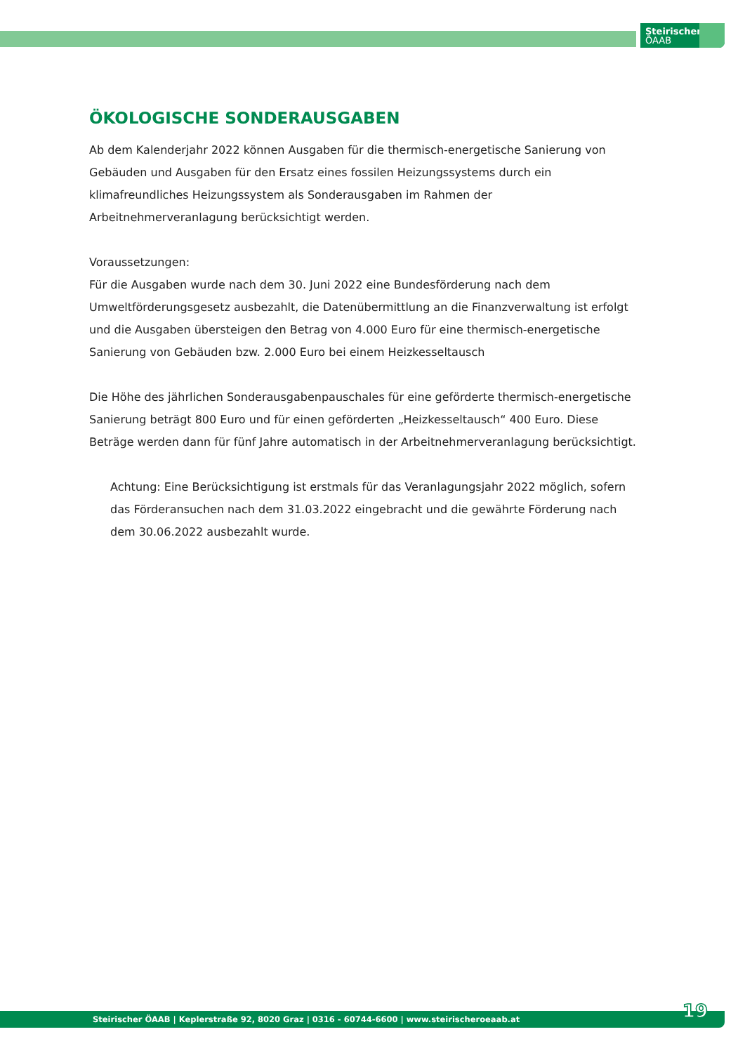Steirischer
ÖAAB
ÖKOLOGISCHE SONDERAUSGABEN
Ab dem Kalenderjahr 2022 können Ausgaben für die thermisch-energetische Sanierung von Gebäuden und Ausgaben für den Ersatz eines fossilen Heizungssystems durch ein klimafreundliches Heizungssystem als Sonderausgaben im Rahmen der Arbeitnehmerveranlagung berücksichtigt werden.
Voraussetzungen:
Für die Ausgaben wurde nach dem 30. Juni 2022 eine Bundesförderung nach dem Umweltförderungsgesetz ausbezahlt, die Datenübermittlung an die Finanzverwaltung ist erfolgt und die Ausgaben übersteigen den Betrag von 4.000 Euro für eine thermisch-energetische Sanierung von Gebäuden bzw. 2.000 Euro bei einem Heizkesseltausch
Die Höhe des jährlichen Sonderausgabenpauschales für eine geförderte thermisch-energetische Sanierung beträgt 800 Euro und für einen geförderten „Heizkesseltausch“ 400 Euro. Diese Beträge werden dann für fünf Jahre automatisch in der Arbeitnehmerveranlagung berücksichtigt.
Achtung: Eine Berücksichtigung ist erstmals für das Veranlagungsjahr 2022 möglich, sofern das Förderansuchen nach dem 31.03.2022 eingebracht und die gewährte Förderung nach dem 30.06.2022 ausbezahlt wurde.
Steirischer ÖAAB | Keplerstraße 92, 8020 Graz | 0316 - 60744-6600 | www.steirischeroeaab.at 19